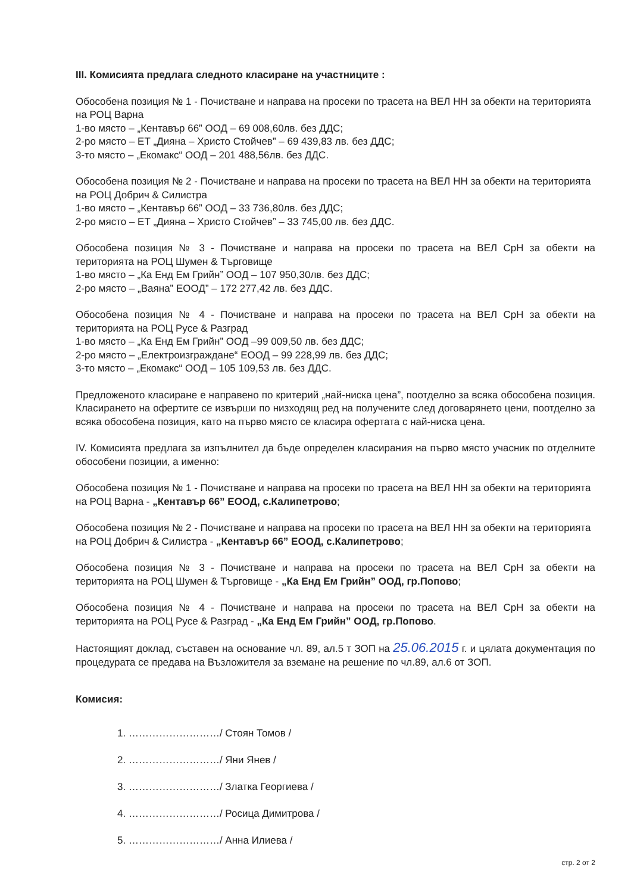III. Комисията предлага следното класиране на участниците :
Обособена позиция № 1 - Почистване и направа на просеки по трасета на ВЕЛ НН за обекти на територията на РОЦ Варна
1-во място – „Кентавър 66” ООД – 69 008,60лв. без ДДС;
2-ро място – ЕТ „Дияна – Христо Стойчев” – 69 439,83 лв. без ДДС;
3-то място – „Екомакс“ ООД – 201 488,56лв. без ДДС.
Обособена позиция № 2 - Почистване и направа на просеки по трасета на ВЕЛ НН за обекти на територията на РОЦ Добрич & Силистра
1-во място – „Кентавър 66” ООД – 33 736,80лв. без ДДС;
2-ро място – ЕТ „Дияна – Христо Стойчев” – 33 745,00 лв. без ДДС.
Обособена позиция № 3 - Почистване и направа на просеки по трасета на ВЕЛ СрН за обекти на територията на РОЦ Шумен & Търговище
1-во място – „Ка Енд Ем Грийн” ООД – 107 950,30лв. без ДДС;
2-ро място – „Ваяна” ЕООД” – 172 277,42 лв. без ДДС.
Обособена позиция № 4 - Почистване и направа на просеки по трасета на ВЕЛ СрН за обекти на територията на РОЦ Русе & Разград
1-во място – „Ка Енд Ем Грийн” ООД –99 009,50 лв. без ДДС;
2-ро място – „Електроизграждане“ ЕООД – 99 228,99 лв. без ДДС;
3-то място – „Екомакс“ ООД – 105 109,53 лв. без ДДС.
Предложеното класиране е направено по критерий „най-ниска цена”, поотделно за всяка обособена позиция. Класирането на офертите се извърши по низходящ ред на получените след договарянето цени, поотделно за всяка обособена позиция, като на първо място се класира офертата с най-ниска цена.
IV. Комисията предлага за изпълнител да бъде определен класирания на първо място учасник по отделните обособени позиции, а именно:
Обособена позиция № 1 - Почистване и направа на просеки по трасета на ВЕЛ НН за обекти на територията на РОЦ Варна - „Кентавър 66” ЕООД, с.Калипетрово;
Обособена позиция № 2 - Почистване и направа на просеки по трасета на ВЕЛ НН за обекти на територията на РОЦ Добрич & Силистра - „Кентавър 66” ЕООД, с.Калипетрово;
Обособена позиция № 3 - Почистване и направа на просеки по трасета на ВЕЛ СрН за обекти на територията на РОЦ Шумен & Търговище - „Ка Енд Ем Грийн” ООД, гр.Попово;
Обособена позиция № 4 - Почистване и направа на просеки по трасета на ВЕЛ СрН за обекти на територията на РОЦ Русе & Разград - „Ка Енд Ем Грийн” ООД, гр.Попово.
Настоящият доклад, съставен на основание чл. 89, ал.5 т ЗОП на 25.06.2015 г. и цялата документация по процедурата се предава на Възложителя за вземане на решение по чл.89, ал.6 от ЗОП.
Комисия:
1. ………………………/ Стоян Томов /
2. ………………………/ Яни Янев /
3. ………………………/ Златка Георгиева /
4. ………………………/ Росица Димитрова /
5. ………………………/ Анна Илиева /
стр. 2 от 2